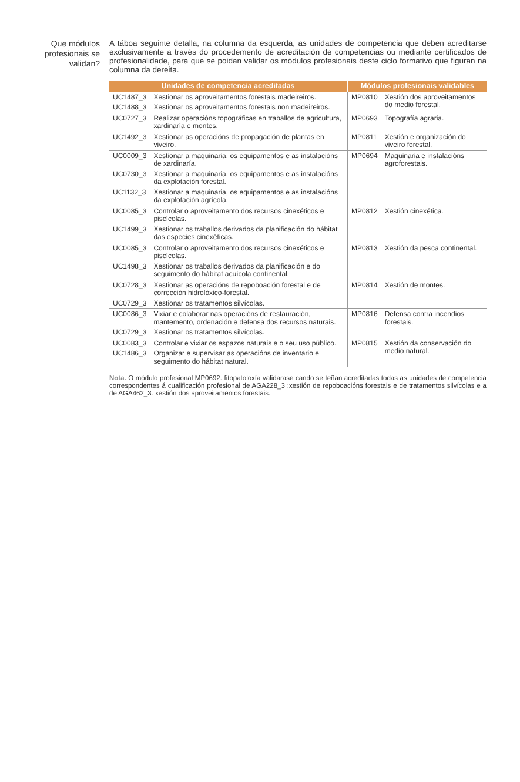Que módulos profesionais se validan?
A táboa seguinte detalla, na columna da esquerda, as unidades de competencia que deben acreditarse exclusivamente a través do procedemento de acreditación de competencias ou mediante certificados de profesionalidade, para que se poidan validar os módulos profesionais deste ciclo formativo que figuran na columna da dereita.
| Unidades de competencia acreditadas | | Módulos profesionais validables | |
| --- | --- | --- | --- |
| UC1487_3 | Xestionar os aproveitamentos forestais madeireiros. | MP0810 | Xestión dos aproveitamentos do medio forestal. |
| UC1488_3 | Xestionar os aproveitamentos forestais non madeireiros. | | |
| UC0727_3 | Realizar operacións topográficas en traballos de agricultura, xardinaría e montes. | MP0693 | Topografía agraria. |
| UC1492_3 | Xestionar as operacións de propagación de plantas en viveiro. | MP0811 | Xestión e organización do viveiro forestal. |
| UC0009_3 | Xestionar a maquinaria, os equipamentos e as instalacións de xardinaría. | MP0694 | Maquinaria e instalacións agroforestais. |
| UC0730_3 | Xestionar a maquinaria, os equipamentos e as instalacións da explotación forestal. | | |
| UC1132_3 | Xestionar a maquinaria, os equipamentos e as instalacións da explotación agrícola. | | |
| UC0085_3 | Controlar o aproveitamento dos recursos cinexéticos e piscícolas. | MP0812 | Xestión cinexética. |
| UC1499_3 | Xestionar os traballos derivados da planificación do hábitat das especies cinexéticas. | | |
| UC0085_3 | Controlar o aproveitamento dos recursos cinexéticos e piscícolas. | MP0813 | Xestión da pesca continental. |
| UC1498_3 | Xestionar os traballos derivados da planificación e do seguimento do hábitat acuícola continental. | | |
| UC0728_3 | Xestionar as operacións de repoboación forestal e de corrección hidrolóxico-forestal. | MP0814 | Xestión de montes. |
| UC0729_3 | Xestionar os tratamentos silvícolas. | | |
| UC0086_3 | Vixiar e colaborar nas operacións de restauración, mantemento, ordenación e defensa dos recursos naturais. | MP0816 | Defensa contra incendios forestais. |
| UC0729_3 | Xestionar os tratamentos silvícolas. | | |
| UC0083_3 | Controlar e vixiar os espazos naturais e o seu uso público. | MP0815 | Xestión da conservación do medio natural. |
| UC1486_3 | Organizar e supervisar as operacións de inventario e seguimento do hábitat natural. | | |
Nota. O módulo profesional MP0692: fitopatoloxía validarase cando se teñan acreditadas todas as unidades de competencia correspondentes á cualificación profesional de AGA228_3 :xestión de repoboacións forestais e de tratamentos silvícolas e a de AGA462_3: xestión dos aproveitamentos forestais.